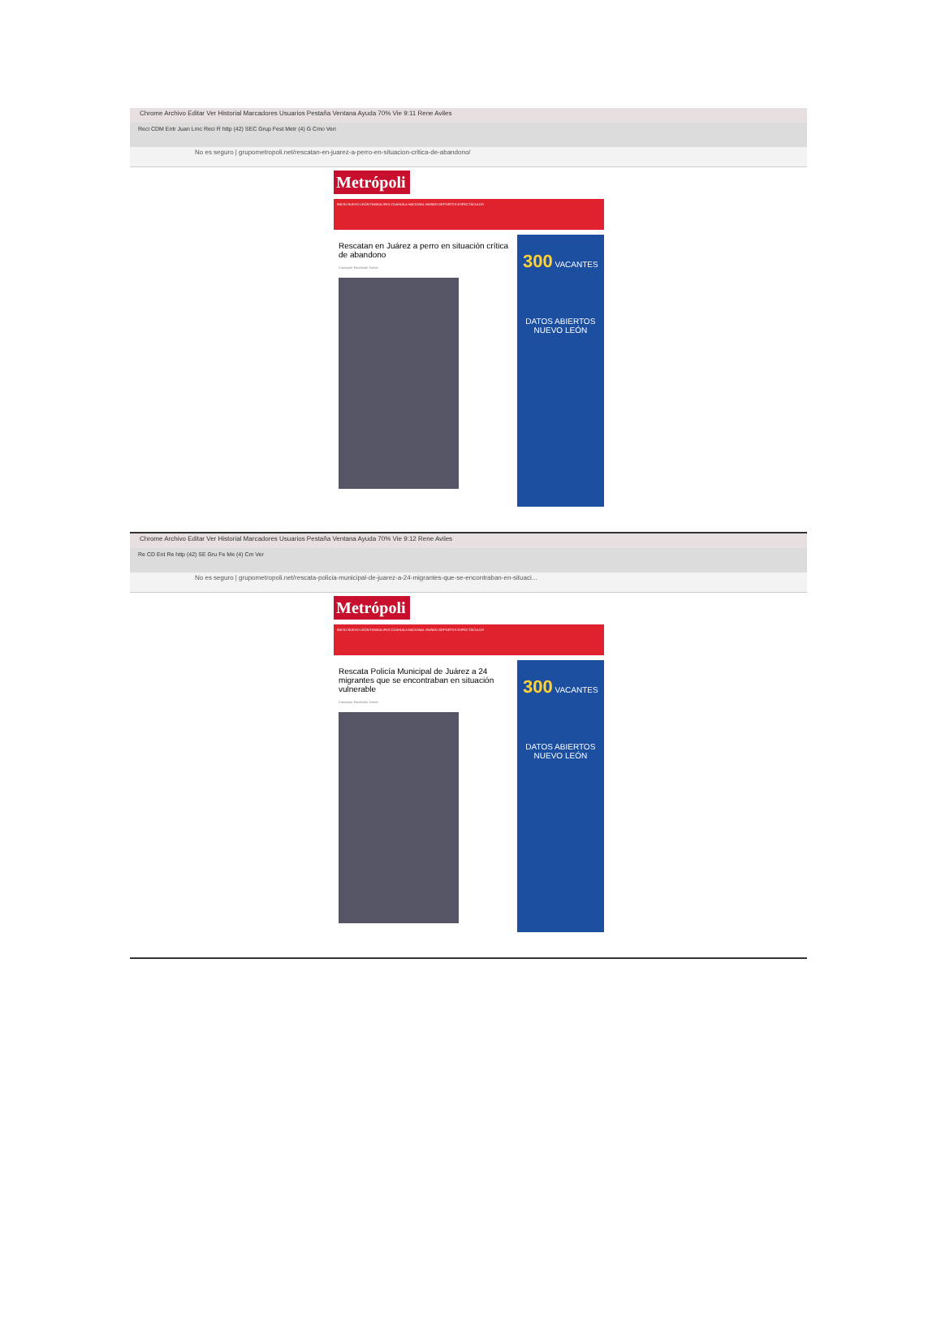Chrome Archivo Editar Ver Historial Marcadores Usuarios Pestaña Ventana Ayuda 70% Vie 9:11 Rene Aviles
Reci CDM Entr Juan Lmc Reci R http (42) SEC Grup Fest Metr (4) G Cmo Veri
No es seguro | grupometropoli.net/rescatan-en-juarez-a-perro-en-situacion-critica-de-abandono/
Metrópoli
INICIO NUEVO LEÓN TAMAULIPAS COAHUILA NACIONAL MUNDO DEPORTES ESPECTÁCULOS
Rescatan en Juárez a perro en situación crítica de abandono
Compartir Facebook Twitter
300 VACANTES
DATOS ABIERTOS
NUEVO LEÓN
Chrome Archivo Editar Ver Historial Marcadores Usuarios Pestaña Ventana Ayuda 70% Vie 9:12 Rene Aviles
Re CD Ent Re http (42) SE Gru Fe Me (4) Cm Ver
No es seguro | grupometropoli.net/rescata-policia-municipal-de-juarez-a-24-migrantes-que-se-encontraban-en-situaci...
Metrópoli
INICIO NUEVO LEÓN TAMAULIPAS COAHUILA NACIONAL MUNDO DEPORTES ESPECTÁCULOS
Rescata Policía Municipal de Juárez a 24 migrantes que se encontraban en situación vulnerable
Compartir Facebook Twitter
300 VACANTES
DATOS ABIERTOS
NUEVO LEÓN